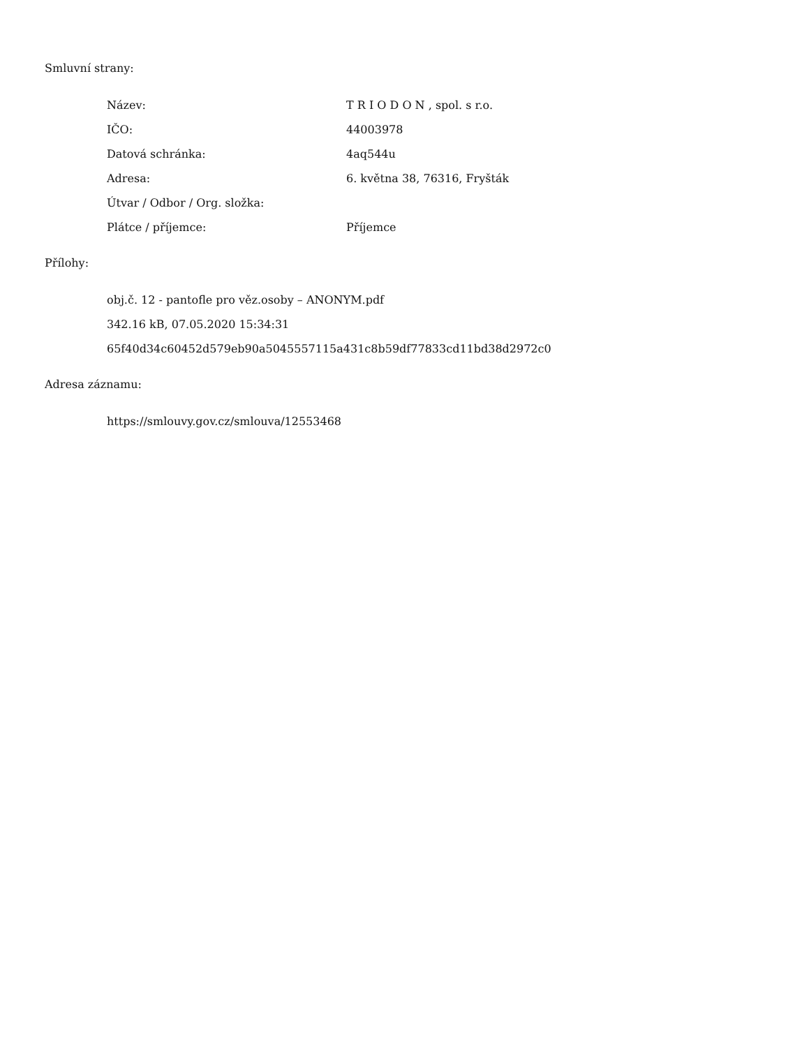Smluvní strany:
| Název: | T R I O D O N , spol. s r.o. |
| IČO: | 44003978 |
| Datová schránka: | 4aq544u |
| Adresa: | 6. května 38, 76316, Fryšták |
| Útvar / Odbor / Org. složka: | |
| Plátce / příjemce: | Příjemce |
Přílohy:
obj.č. 12 - pantofle pro věz.osoby – ANONYM.pdf
342.16 kB, 07.05.2020 15:34:31
65f40d34c60452d579eb90a5045557115a431c8b59df77833cd11bd38d2972c0
Adresa záznamu:
https://smlouvy.gov.cz/smlouva/12553468